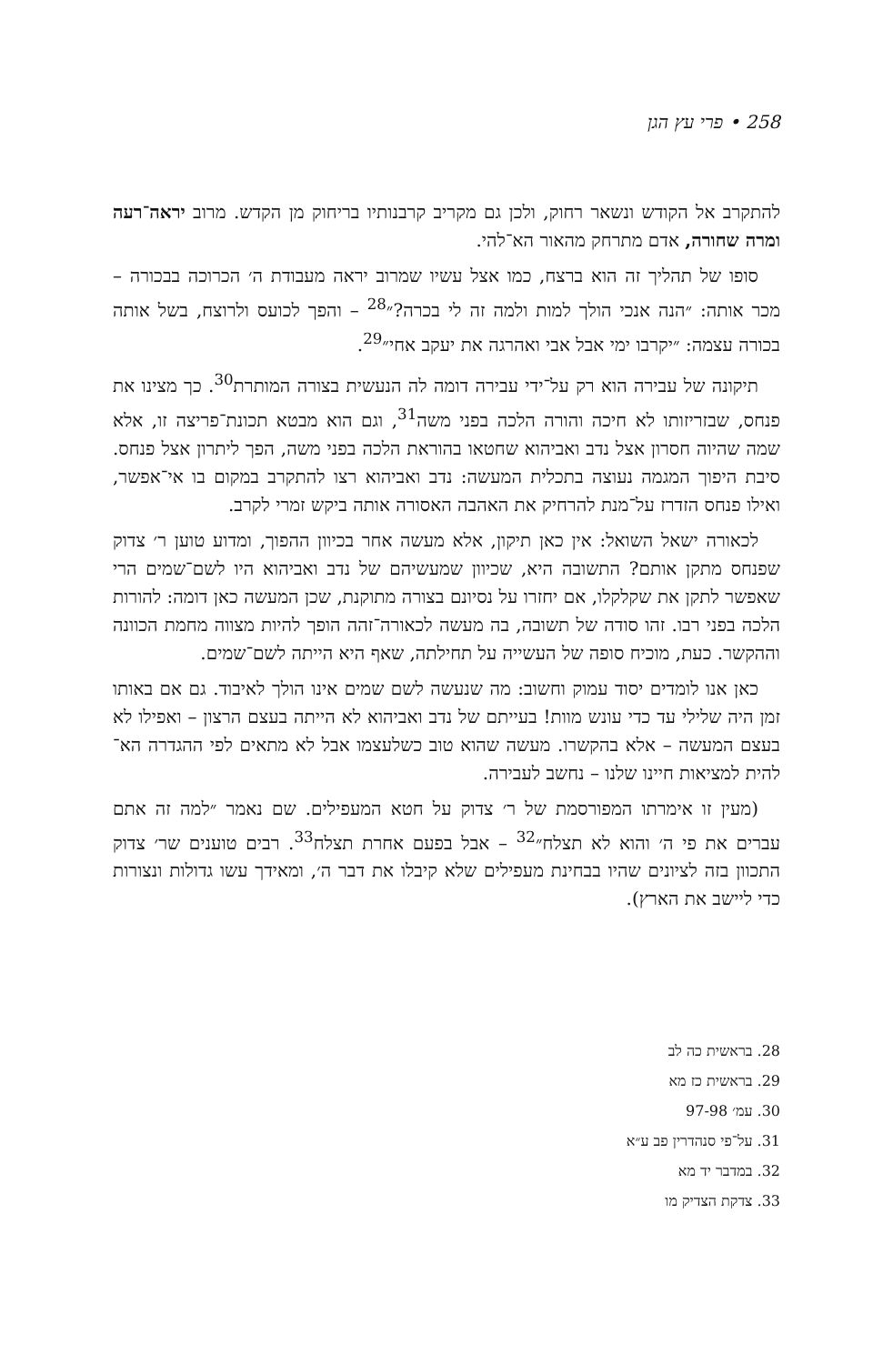258 • פרי עץ הגן
להתקרב אל הקודש ונשאר רחוק, ולכן גם מקריב קרבנותיו בריחוק מן הקדש. מרוב יראה־רעה ומרה שחורה, אדם מתרחק מהאור הא־להי.
סופו של תהליך זה הוא ברצח, כמו אצל עשיו שמרוב יראה מעבודת ה׳ הכרוכה בבכורה – מכר אותה: ״הנה אנכי הולך למות ולמה זה לי בכרה?״<sup>28</sup> – והפך לכועס ולרוצח, בשל אותה בכורה עצמה: ״יקרבו ימי אבל אבי ואהרגה את יעקב אחי״<sup>29</sup>.
תיקונה של עבירה הוא רק על־ידי עבירה דומה לה הנעשית בצורה המותרת<sup>30</sup>. כך מצינו את פנחס, שבזריזותו לא חיכה והורה הלכה בפני משה<sup>31</sup>, וגם הוא מבטא תכונת־פריצה זו, אלא שמה שהיוה חסרון אצל נדב ואביהוא שחטאו בהוראת הלכה בפני משה, הפך ליתרון אצל פנחס. סיבת היפוך המגמה נעוצה בתכלית המעשה: נדב ואביהוא רצו להתקרב במקום בו אי־אפשר, ואילו פנחס הזדרז על־מנת להרחיק את האהבה האסורה אותה ביקש זמרי לקרב.
לכאורה ישאל השואל: אין כאן תיקון, אלא מעשה אחר בכיוון ההפוך, ומדוע טוען ר׳ צדוק שפנחס מתקן אותם? התשובה היא, שכיוון שמעשיהם של נדב ואביהוא היו לשם־שמים הרי שאפשר לתקן את שקלקלו, אם יחזרו על נסיונם בצורה מתוקנת, שכן המעשה כאן דומה: להורות הלכה בפני רבו. זהו סודה של תשובה, בה מעשה לכאורה־זהה הופך להיות מצווה מחמת הכוונה וההקשר. כעת, מוכיח סופה של העשייה על תחילתה, שאף היא הייתה לשם־שמים.
כאן אנו לומדים יסוד עמוק וחשוב: מה שנעשה לשם שמים אינו הולך לאיבוד. גם אם באותו זמן היה שלילי עד כדי עונש מוות! בעייתם של נדב ואביהוא לא הייתה בעצם הרצון – ואפילו לא בעצם המעשה – אלא בהקשרו. מעשה שהוא טוב כשלעצמו אבל לא מתאים לפי ההגדרה הא־להית למציאות חיינו שלנו – נחשב לעבירה.
(מעין זו אימרתו המפורסמת של ר׳ צדוק על חטא המעפילים. שם נאמר ״למה זה אתם עברים את פי ה׳ והוא לא תצלח״<sup>32</sup> – אבל בפעם אחרת תצלח<sup>33</sup>. רבים טוענים שר׳ צדוק התכוון בזה לציונים שהיו בבחינת מעפילים שלא קיבלו את דבר ה׳, ומאידך עשו גדולות ונצורות כדי ליישב את הארץ).
28. בראשית כה לב
29. בראשית כז מא
30. עמ׳ 97-98
31. על־פי סנהדרין פב ע״א
32. במדבר יד מא
33. צדקת הצדיק מו